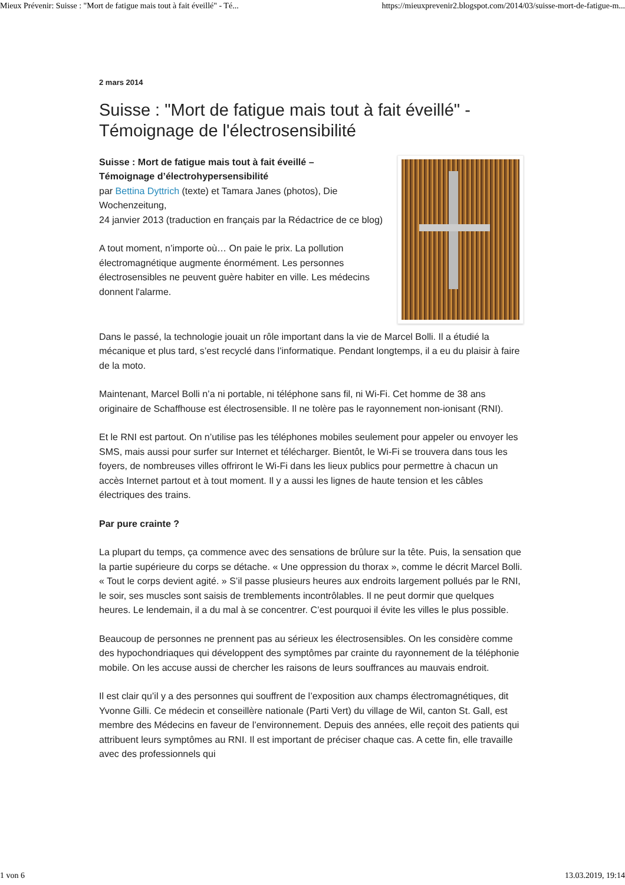Mieux Prévenir: Suisse : "Mort de fatigue mais tout à fait éveillé" - Té... https://mieuxprevenir2.blogspot.com/2014/03/suisse-mort-de-fatigue-m...
2 mars 2014
Suisse : "Mort de fatigue mais tout à fait éveillé" - Témoignage de l'électrosensibilité
Suisse : Mort de fatigue mais tout à fait éveillé –
Témoignage d’électrohypersensibilité
par Bettina Dyttrich (texte) et Tamara Janes (photos), Die Wochenzeitung,
24 janvier 2013 (traduction en français par la Rédactrice de ce blog)
A tout moment, n’importe où… On paie le prix. La pollution électromagnétique augmente énormément. Les personnes électrosensibles ne peuvent guère habiter en ville. Les médecins donnent l'alarme.
Dans le passé, la technologie jouait un rôle important dans la vie de Marcel Bolli. Il a étudié la mécanique et plus tard, s’est recyclé dans l’informatique. Pendant longtemps, il a eu du plaisir à faire de la moto.
Maintenant, Marcel Bolli n’a ni portable, ni téléphone sans fil, ni Wi-Fi. Cet homme de 38 ans originaire de Schaffhouse est électrosensible. Il ne tolère pas le rayonnement non-ionisant (RNI).
Et le RNI est partout. On n’utilise pas les téléphones mobiles seulement pour appeler ou envoyer les SMS, mais aussi pour surfer sur Internet et télécharger. Bientôt, le Wi-Fi se trouvera dans tous les foyers, de nombreuses villes offriront le Wi-Fi dans les lieux publics pour permettre à chacun un accès Internet partout et à tout moment. Il y a aussi les lignes de haute tension et les câbles électriques des trains.
Par pure crainte ?
La plupart du temps, ça commence avec des sensations de brûlure sur la tête. Puis, la sensation que la partie supérieure du corps se détache. « Une oppression du thorax », comme le décrit Marcel Bolli. « Tout le corps devient agité. » S’il passe plusieurs heures aux endroits largement pollués par le RNI, le soir, ses muscles sont saisis de tremblements incontrôlables. Il ne peut dormir que quelques heures. Le lendemain, il a du mal à se concentrer. C’est pourquoi il évite les villes le plus possible.
Beaucoup de personnes ne prennent pas au sérieux les électrosensibles. On les considère comme des hypochondriaques qui développent des symptômes par crainte du rayonnement de la téléphonie mobile. On les accuse aussi de chercher les raisons de leurs souffrances au mauvais endroit.
Il est clair qu’il y a des personnes qui souffrent de l’exposition aux champs électromagnétiques, dit Yvonne Gilli. Ce médecin et conseillère nationale (Parti Vert) du village de Wil, canton St. Gall, est membre des Médecins en faveur de l’environnement. Depuis des années, elle reçoit des patients qui attribuent leurs symptômes au RNI. Il est important de préciser chaque cas. A cette fin, elle travaille avec des professionnels qui
1 von 6 13.03.2019, 19:14